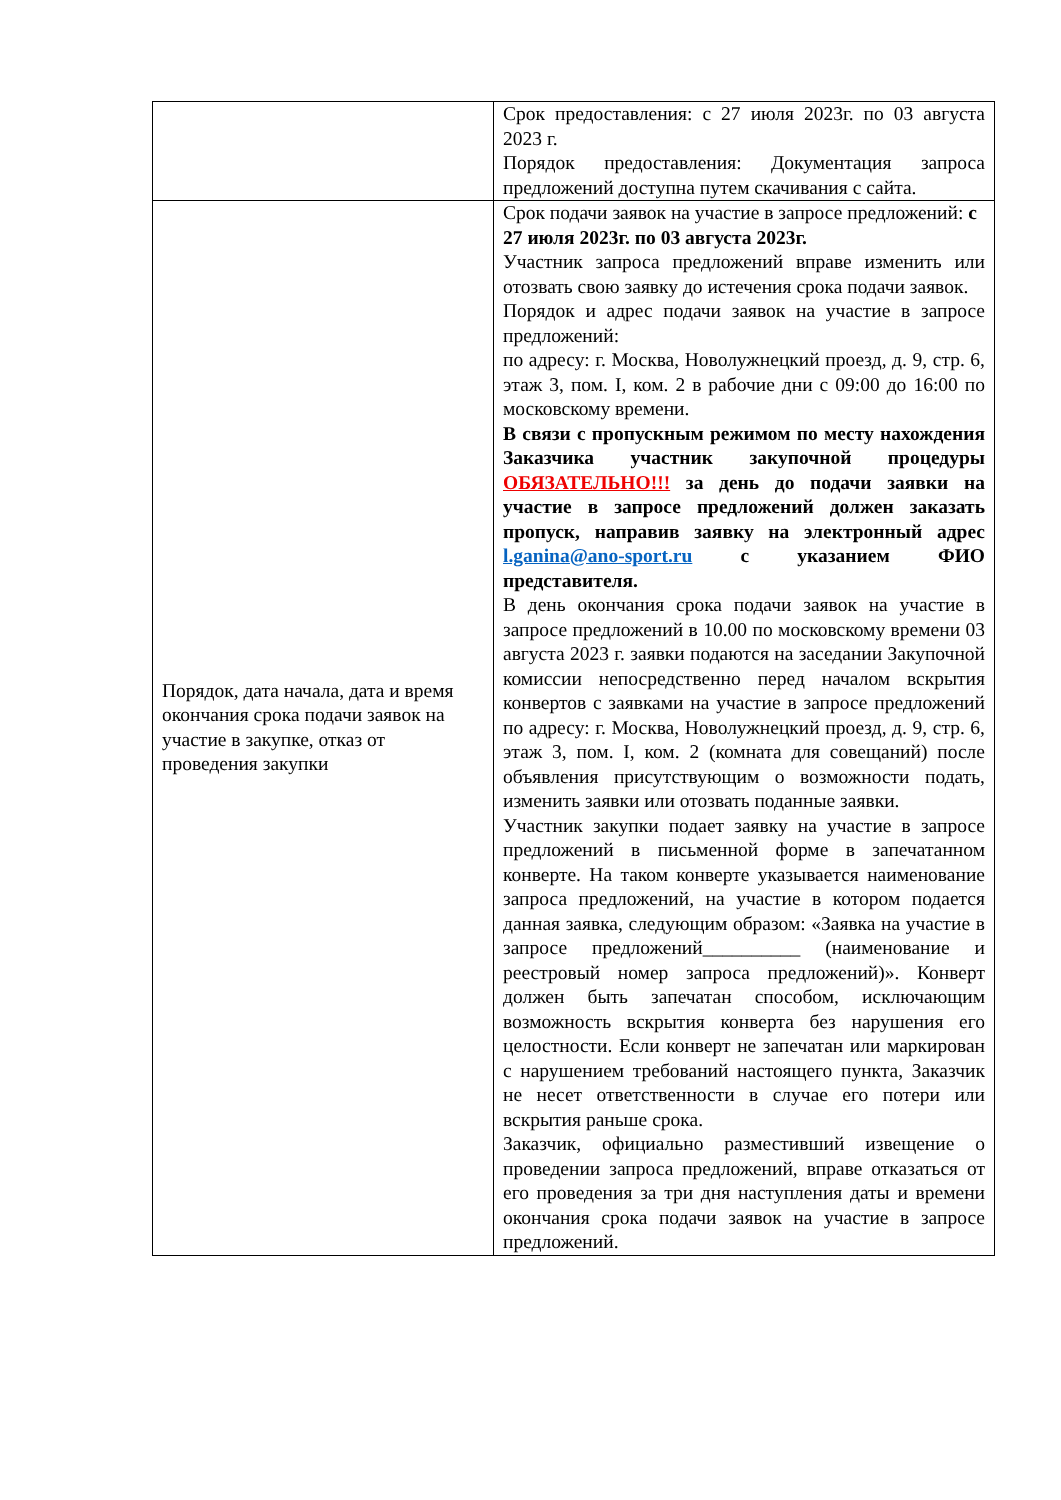| | Срок предоставления: с 27 июля 2023г. по 03 августа 2023 г. Порядок предоставления: Документация запроса предложений доступна путем скачивания с сайта. |
| Порядок, дата начала, дата и время окончания срока подачи заявок на участие в закупке, отказ от проведения закупки | Срок подачи заявок на участие в запросе предложений: с 27 июля 2023г. по 03 августа 2023г. Участник запроса предложений вправе изменить или отозвать свою заявку до истечения срока подачи заявок. Порядок и адрес подачи заявок на участие в запросе предложений: по адресу: г. Москва, Новолужнецкий проезд, д. 9, стр. 6, этаж 3, пом. I, ком. 2 в рабочие дни с 09:00 до 16:00 по московскому времени. В связи с пропускным режимом по месту нахождения Заказчика участник закупочной процедуры ОБЯЗАТЕЛЬНО!!! за день до подачи заявки на участие в запросе предложений должен заказать пропуск, направив заявку на электронный адрес l.ganina@ano-sport.ru с указанием ФИО представителя. В день окончания срока подачи заявок на участие в запросе предложений в 10.00 по московскому времени 03 августа 2023 г. заявки подаются на заседании Закупочной комиссии непосредственно перед началом вскрытия конвертов с заявками на участие в запросе предложений по адресу: г. Москва, Новолужнецкий проезд, д. 9, стр. 6, этаж 3, пом. I, ком. 2 (комната для совещаний) после объявления присутствующим о возможности подать, изменить заявки или отозвать поданные заявки. Участник закупки подает заявку на участие в запросе предложений в письменной форме в запечатанном конверте. На таком конверте указывается наименование запроса предложений, на участие в котором подается данная заявка, следующим образом: «Заявка на участие в запросе предложений__________ (наименование и реестровый номер запроса предложений)». Конверт должен быть запечатан способом, исключающим возможность вскрытия конверта без нарушения его целостности. Если конверт не запечатан или маркирован с нарушением требований настоящего пункта, Заказчик не несет ответственности в случае его потери или вскрытия раньше срока. Заказчик, официально разместивший извещение о проведении запроса предложений, вправе отказаться от его проведения за три дня наступления даты и времени окончания срока подачи заявок на участие в запросе предложений. |